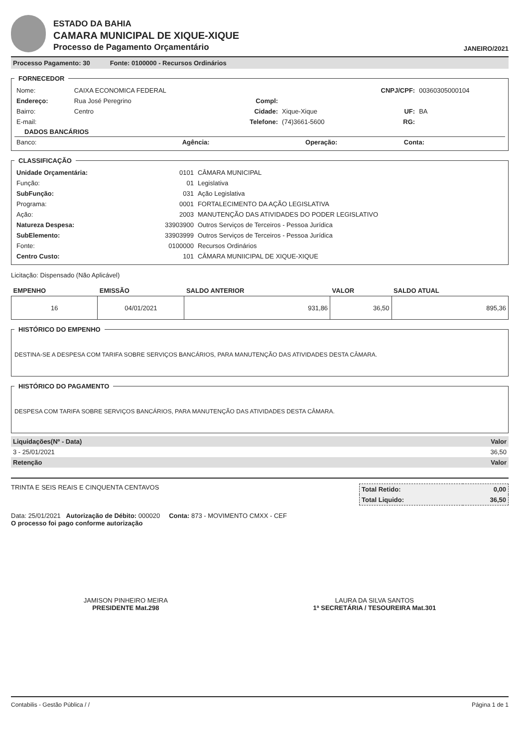ESTADO DA BAHIA
CAMARA MUNICIPAL DE XIQUE-XIQUE
Processo de Pagamento Orçamentário
JANEIRO/2021
Processo Pagamento: 30 Fonte: 0100000 - Recursos Ordinários
FORNECEDOR
| Nome: | CAIXA ECONOMICA FEDERAL | | | CNPJ/CPF: | 00360305000104 |
| Endereço: | Rua José Peregrino | Compl: | | | |
| Bairro: | Centro | Cidade: | Xique-Xique | UF: | BA |
| E-mail: | | Telefone: | (74)3661-5600 | RG: | |
DADOS BANCÁRIOS
| Banco: | Agência: | Operação: | Conta: | |
CLASSIFICAÇÃO
| Unidade Orçamentária: | 0101 | CÂMARA MUNICIPAL |
| Função: | 01 | Legislativa |
| SubFunção: | 031 | Ação Legislativa |
| Programa: | 0001 | FORTALECIMENTO DA AÇÃO LEGISLATIVA |
| Ação: | 2003 | MANUTENÇÃO DAS ATIVIDADES DO PODER LEGISLATIVO |
| Natureza Despesa: | 33903900 | Outros Serviços de Terceiros - Pessoa Jurídica |
| SubElemento: | 33903999 | Outros Serviços de Terceiros - Pessoa Jurídica |
| Fonte: | 0100000 | Recursos Ordinários |
| Centro Custo: | 101 | CÂMARA MUNIICIPAL DE XIQUE-XIQUE |
Licitação: Dispensado (Não Aplicável)
| EMPENHO | EMISSÃO | SALDO ANTERIOR | VALOR | SALDO ATUAL |
| --- | --- | --- | --- | --- |
| 16 | 04/01/2021 | 931,86 | 36,50 | 895,36 |
HISTÓRICO DO EMPENHO
DESTINA-SE A DESPESA COM TARIFA SOBRE SERVIÇOS BANCÁRIOS, PARA MANUTENÇÃO DAS ATIVIDADES DESTA CÂMARA.
HISTÓRICO DO PAGAMENTO
DESPESA COM TARIFA SOBRE SERVIÇOS BANCÁRIOS, PARA MANUTENÇÃO DAS ATIVIDADES DESTA CÂMARA.
| Liquidações(Nº - Data) | Valor |
| 3 - 25/01/2021 | 36,50 |
| Retenção | Valor |
TRINTA E SEIS REAIS E CINQUENTA CENTAVOS
| Total Retido: | 0,00 |
| Total Liquido: | 36,50 |
Data: 25/01/2021 Autorização de Débito: 000020 Conta: 873 - MOVIMENTO CMXX - CEF
O processo foi pago conforme autorização
JAMISON PINHEIRO MEIRA
PRESIDENTE Mat.298
LAURA DA SILVA SANTOS
1ª SECRETÁRIA / TESOUREIRA Mat.301
Contabilis - Gestão Pública / / Página 1 de 1